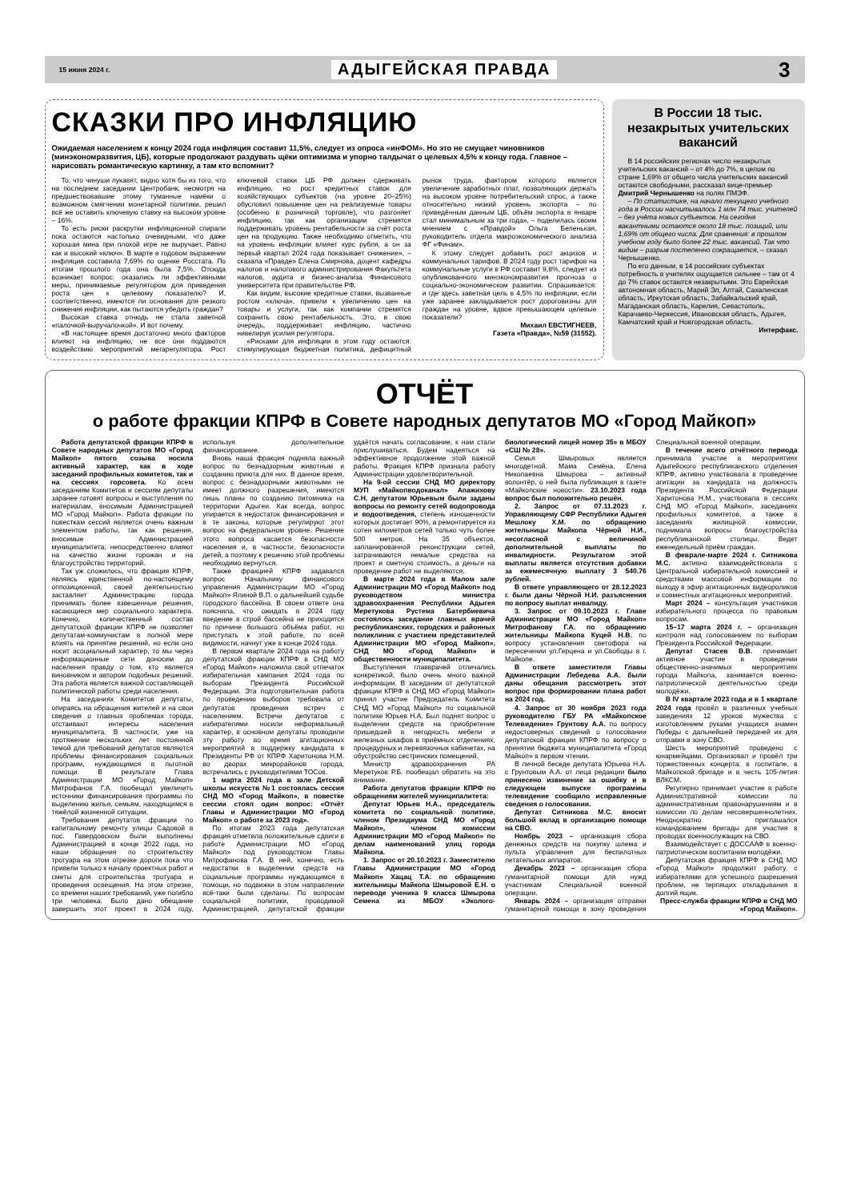15 июня 2024 г. АДЫГЕЙСКАЯ ПРАВДА 3
СКАЗКИ ПРО ИНФЛЯЦИЮ
Ожидаемая населением к концу 2024 года инфляция составит 11,5%, следует из опроса «инФОМ». Но это не смущает чиновников (минэкономразвития, ЦБ), которые продолжают раздувать щёки оптимизма и упорно талдычат о целевых 4,5% к концу года. Главное – нарисовать романтическую картинку, а там кто вспомнит?
То, что чинуши лукавят, видно хотя бы из того, что на последнем заседании Центробанк, несмотря на предшествовавшие этому туманные намёки о возможном смягчении монетарной политики, решил всё же оставить ключевую ставку на высоком уровне – 16%.
То есть риски раскрутки инфляционной спирали пока остаются настолько очевидными, что даже хорошая мина при плохой игре не выручает. Равно как и высокий «ключ». В марте в годовом выражении инфляция составила 7,69% по оценке Росстата. По итогам прошлого года она была 7,5%. Отсюда возникает вопрос: оказались ли эффективными меры, принимаемые регулятором для приведения роста цен к целевому показателю? И, соответственно, имеются ли основания для резкого снижения инфляции, как пытаются убедить граждан?
Высокая ставка отнюдь не стала заветной «палочкой-выручалочкой». И вот почему.
«В настоящее время достаточно много факторов влияют на инфляцию, не все они поддаются воздействию мероприятий мегарегулятора. Рост ключевой ставки ЦБ РФ должен сдерживать инфляцию, но рост кредитных ставок для хозяйствующих субъектов (на уровне 20–25%) обусловил повышение цен на реализуемые товары (особенно в розничной торговле), что разгоняет инфляцию, так как организации стремятся поддерживать уровень рентабельности за счёт роста цен на продукцию. Также необходимо отметить, что на уровень инфляции влияет курс рубля, а он за первый квартал 2024 года показывает снижение», – сказала «Правде» Елена Смирнова, доцент кафедры налогов и налогового администрирования Факультета налогов, аудита и бизнес-анализа Финансового университета при правительстве РФ.
Как видим, высокие кредитные ставки, вызванные ростом «ключа», привели к увеличению цен на товары и услуги, так как компании стремятся сохранить свою рентабельность. Это, в свою очередь, поддерживает инфляцию, частично нивелируя усилия регулятора.
«Рисками для инфляции в этом году остаются: стимулирующая бюджетная политика, дефицитный рынок труда, фактором которого является увеличение заработных плат, позволяющих держать на высоком уровне потребительский спрос, а также относительно низкий уровень экспорта – по приведённым данным ЦБ, объём экспорта в январе стал минимальным за три года», – поделилась своим мнением с «Правдой» Ольга Беленькая, руководитель отдела макроэкономического анализа ФГ «Финам».
К этому следует добавить рост акцизов и коммунальных тарифов. В 2024 году рост тарифов на коммунальные услуги в РФ составит 9,8%, следует из опубликованного минэкономразвития прогноза о социально-экономическом развитии. Спрашивается: и где здесь заветная цель в 4,5% по инфляции, если уже заранее закладывается рост дороговизны для граждан на уровне, вдвое превышающем целевые показатели?
Михаил ЕВСТИГНЕЕВ,
Газета «Правда», №59 (31552).
В России 18 тыс. незакрытых учительских вакансий
В 14 российских регионах число незакрытых учительских вакансий – от 4% до 7%, в целом по стране 1,69% от общего числа учительских вакансий остаются свободными, рассказал вице-премьер Дмитрий Чернышенко на полях ПМЭФ.
– По статистике, на начало текущего учебного года в России насчитывалось 1 млн 74 тыс. учителей – без учёта новых субъектов. На сегодня вакантными остаются около 18 тыс. позиций, или 1,69% от общего числа. Для сравнения: в прошлом учебном году было более 22 тыс. вакансий. Так что видим – разрыв постепенно сокращается, – сказал Чернышенко.
По его данным, в 14 российских субъектах потребность в учителях ощущается сильнее – там от 4 до 7% ставок остаются незакрытыми. Это Еврейская автономная область, Марий Эл, Алтай, Сахалинская область, Иркутская область, Забайкальский край, Магаданская область, Карелия, Севастополь, Карачаево-Черкессия, Ивановская область, Адыгея, Камчатский край и Новгородская область.
Интерфакс.
ОТЧЁТ
о работе фракции КПРФ в Совете народных депутатов МО «Город Майкоп»
Работа депутатской фракции КПРФ в Совете народных депутатов МО «Город Майкоп» пятого созыва носила активный характер, как в ходе заседаний профильных комитетов, так и на сессиях горсовета. Ко всем заседаниям Комитетов и сессиям депутаты заранее готовят вопросы и выступления по материалам, вносимым Администрацией МО «Город Майкоп». Работа фракции по повесткам сессий является очень важным элементом работы, так как решения, вносимые Администрацией муниципалитета, непосредственно влияют на качество жизни горожан и на благоустройство территорий.
Так уж сложилось, что фракция КПРФ, являясь единственной по-настоящему оппозиционной, своей деятельностью заставляет Администрацию города принимать более взвешенные решения, касающиеся мер социального характера. Конечно, количественный состав депутатской фракции КПРФ не позволяет депутатам-коммунистам в полной мере влиять на принятие решений, но если оно носит асоциальный характер, то мы через информационные сети доносим до населения правду о том, кто является виновником и автором подобных решений. Эта работа является важной составляющей политической работы среди населения.
На заседаниях Комитетов депутаты, опираясь на обращения жителей и на свои сведения о главных проблемах города, отстаивают интересы населения муниципалитета. В частности, уже на протяжении нескольких лет постоянной темой для требований депутатов являются проблемы финансирования социальных программ, нуждающимся в льготной помощи. В результате Глава Администрации МО «Город Майкоп» Митрофанов Г.А. пообещал увеличить источники финансирования программы по выделению жилья, семьям, находящимся в тяжёлой жизненной ситуации.
Требования депутатов фракции по капитальному ремонту улицы Садовой в пос. Гавердовском были выполнены Администрацией в конце 2022 года, но наши обращения по строительству тротуара на этом отрезке дороги пока что привели только к началу проектных работ и сметы для строительства тротуара и проведения освещения. На этом отрезке, со времени наших требований, уже погибло три человека. Было дано обещание завершить этот проект в 2024 году, используя дополнительное финансирование.
Вновь наша фракция подняла важный вопрос по безнадзорным животным и созданию приюта для них. В данное время, вопрос с безнадзорными животными не имеет должного разрешения, имеются лишь планы по созданию питомника на территории Адыгеи. Как всегда, вопрос упирается в недостаток финансирования и в те законы, которые регулируют этот вопрос на федеральном уровне. Решение этого вопроса касается безопасности населения и, в частности, безопасности детей, а поэтому к решению этой проблемы необходимо вернуться.
Также фракцией КПРФ задавался вопрос Начальнику финансового управления Администрации МО «Город Майкоп» Ялиной В.П. о дальнейшей судьбе городского бассейна. В своем ответе она пояснила, что ожидать в 2024 году введение в строй бассейна не приходится по причине большого объёма работ, но приступать к этой работе, по всей видимости, начнут уже в конце 2024 года.
В первом квартале 2024 года на работу депутатской фракции КПРФ в СНД МО «Город Майкоп» наложила свой отпечаток избирательная кампания 2024 года по выборам Президента Российской Федерации. Эта подготовительная работа по проведению выборов требовала от депутатов проведения встреч с населением. Встречи депутатов с избирателями носили неформальный характер, в основном депутаты проводили эту работу во время агитационных мероприятий в поддержку кандидата в Президенты РФ от КПРФ Харитонова Н.М. во дворах микрорайонов города, встречались с руководителями ТОСов.
1 марта 2024 года в зале Детской школы искусств №1 состоялась сессия СНД МО «Город Майкоп», в повестке сессии стоял один вопрос: «Отчёт Главы и Администрации МО «Город Майкоп» о работе за 2023 год».
По итогам 2023 года депутатская фракция отметила положительные сдвиги в работе Администрации МО «Город Майкоп» под руководством Главы Митрофанова Г.А. В ней, конечно, есть недостатки в выделении средств на социальные программы нуждающимся в помощи, но подвижки в этом направлении всё-таки были сделаны. По вопросам социальной политики, проводимой Администрацией, депутатской фракции удаётся начать согласование, к нам стали прислушиваться. Будем надеяться на эффективное продолжение этой важной работы. Фракция КПРФ признала работу Администрации удовлетворительной.
На 9-ой сессии СНД МО директору МУП «Майкопводоканал» Апажихову С.Н. депутатом Юрьевым были заданы вопросы по ремонту сетей водопровода и водоотведения, степень изношенности которых достигает 90%, а ремонтируется из сотен километров сетей только чуть более 500 метров. На 35 объектов, запланированной реконструкции сетей, затрачиваются немалые средства на проект и сметную стоимость, а деньги на проведение работ не выделяются.
В марте 2024 года в Малом зале Администрации МО «Город Майкоп» под руководством министра здравоохранения Республики Адыгея Меретукова Рустема Батербиевича состоялось заседание главных врачей республиканских, городских и районных поликлиник с участием представителей Администрации МО «Город Майкоп», СНД МО «Город Майкоп» и общественности муниципалитета.
Выступления главврачей отличались конкретикой, было очень много важной информации. В заседании от депутатской фракции КПРФ в СНД МО «Город Майкоп» принял участие Председатель Комитета СНД МО «Город Майкоп» по социальной политике Юрьев Н.А. Был поднят вопрос о выделении средств на приобретение пришедшей в негодность мебели и железных шкафов в приёмных отделениях, процедурных и перевязочных кабинетах, на обустройство сестринских помещений.
Министр здравоохранения РА Меретуков Р.Б. пообещал обратить на это внимание.
Работа депутатов фракции КПРФ по обращениям жителей муниципалитета:
Депутат Юрьев Н.А., председатель комитета по социальной политике, членом Президиума СНД МО «Город Майкоп», членом комиссии Администрации МО «Город Майкоп» по делам наименований улиц города Майкопа.
1. Запрос от 20.10.2023 г. Заместителю Главы Администрации МО «Город Майкоп» Хацац Т.А. по обращению жительницы Майкопа Шмыровой Е.Н. о переводе ученика 9 класса Шмырова Семена из МБОУ «Эколого-биологический лицей номер 35» в МБОУ «СШ № 28».
Семья Шмыровых является многодетной. Мама Семёна, Елена Николаевна Шмырова – активный волонтёр, о ней была публикация в газете «Майкопские новости». 23.10.2023 года вопрос был положительно решён.
2. Запрос от 07.11.2023 г. Управляющему СФР Республики Адыгея Мешлоку Х.М. по обращению жительницы Майкопа Чёрной Н.И., несогласной с величиной дополнительной выплаты по инвалидности. Результатом этой выплаты является отсутствия добавки за ежемесячную выплату 3 540.76 рублей.
В ответе управляющего от 28.12.2023 г. были даны Чёрной Н.И. разъяснения по вопросу выплат инвалиду.
3. Запрос от 09.10.2023 г. Главе Администрации МО «Город Майкоп» Митрофанову Г.А. по обращению жительницы Майкопа Куцей Н.В. по вопросу установления светофора на пересечении ул.Герцена и ул.Свободы в г. Майкопе.
В ответе заместителя Главы Администрации Лебедева А.А. были даны обещания рассмотреть этот вопрос при формировании плана работ на 2024 год.
4. Запрос от 30 ноября 2023 года руководителю ГБУ РА «Майкопское Телевидение» Грунтову А.А. по вопросу недостоверных сведений о голосовании депутатской фракции КПРФ по вопросу о принятии бюджета муниципалитета «Город Майкоп» в первом чтении.
В личной беседе депутата Юрьева Н.А. с Грунтовым А.А. от лица редакции было принесено извинение за ошибку и в следующем выпуске программы телевидение сообщило исправленные сведения о голосовании.
Депутат Ситникова М.С. вносит большой вклад в организацию помощи на СВО.
Ноябрь 2023 – организация сбора денежных средств на покупку шлема и пульта управления для беспилотных летательных аппаратов.
Декабрь 2023 – организация сбора гуманитарной помощи для нужд участникам Специальной военной операции.
Январь 2024 – организация отправки гуманитарной помощи в зону проведения Специальной военной операции.
В течение всего отчётного периода принимала участие в мероприятиях Адыгейского республиканского отделения КПРФ, активно участвовала в проведение агитации за кандидата на должность Президента Российской Федерации Харитонова Н.М., участвовала в сессиях СНД МО «Город Майкоп», заседаниях профильных комитетов, а также в заседаниях жилищной комиссии, поднимала вопросы благоустройства республиканской столицы. Ведет еженедельный приём граждан.
В феврале-марте 2024 г. Ситникова М.С. активно взаимодействовала с Центральной избирательной комиссией и средствами массовой информации по выходу в эфир агитационных видеороликов и совместных агитационных мероприятий.
Март 2024 – консультация участников избирательного процесса по правовым вопросам.
15–17 марта 2024 г. – организация контроля над голосованием по выборам Президента Российской Федерации.
Депутат Стасев В.В. принимает активное участие в проведении общественно-значимых мероприятиях города Майкопа, занимается военно-патриотической деятельностью среди молодёжи.
В IV квартале 2023 года и в 1 квартале 2024 года провёл в различных учебных заведениях 12 уроков мужества с изготовлением руками учащихся знамен Победы с дальнейшей передачей их для отправки в зону СВО.
Шесть мероприятий проведено с юнармейцами. Организовал и провёл три торжественных концерта: в госпитале, в Майкопской бригаде и в честь 105-летия ВЛКСМ.
Регулярно принимает участие в работе Административной комиссии по административным правонарушениям и в комиссии по делам несовершеннолетних. Неоднократно приглашался командованием бригады для участия в проводах военнослужащих на СВО.
Взаимодействует с ДОССААФ в военно-патриотическом воспитании молодёжи.
Депутатская фракция КПРФ в СНД МО «Город Майкоп» продолжит работу с избирателями для успешного разрешения проблем, не терпящих откладывания в долгий ящик.
Пресс-служба фракции КПРФ в СНД МО «Город Майкоп».